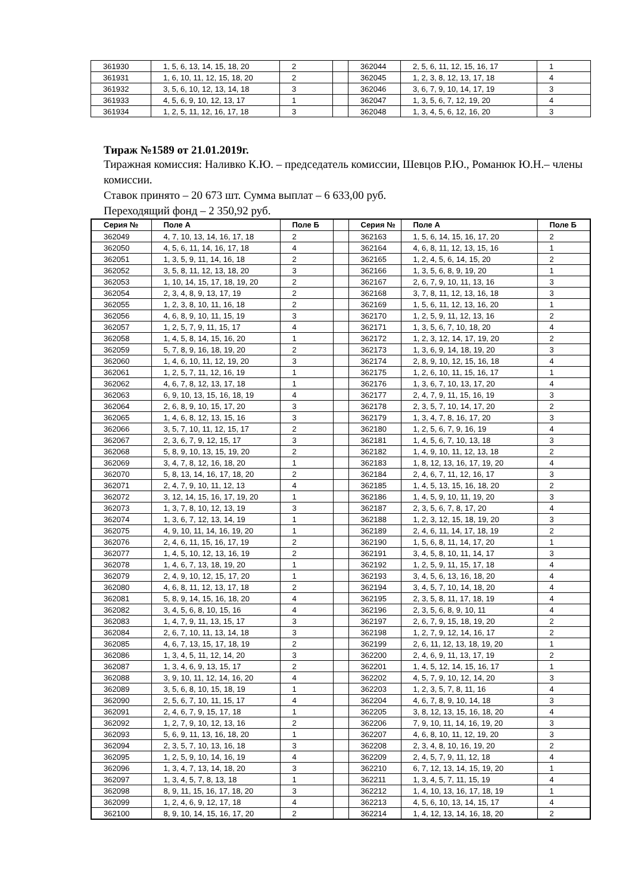| 361930 | 1, 5, 6, 13, 14, 15, 18, 20 | 2 | | 362044 | 2, 5, 6, 11, 12, 15, 16, 17 | 1 |
| 361931 | 1, 6, 10, 11, 12, 15, 18, 20 | 2 | | 362045 | 1, 2, 3, 8, 12, 13, 17, 18 | 4 |
| 361932 | 3, 5, 6, 10, 12, 13, 14, 18 | 3 | | 362046 | 3, 6, 7, 9, 10, 14, 17, 19 | 3 |
| 361933 | 4, 5, 6, 9, 10, 12, 13, 17 | 1 | | 362047 | 1, 3, 5, 6, 7, 12, 19, 20 | 4 |
| 361934 | 1, 2, 5, 11, 12, 16, 17, 18 | 3 | | 362048 | 1, 3, 4, 5, 6, 12, 16, 20 | 3 |
Тираж №1589 от 21.01.2019г.
Тиражная комиссия: Наливко К.Ю. – председатель комиссии, Шевцов Р.Ю., Романюк Ю.Н.– члены комиссии.
Ставок принято – 20 673 шт. Сумма выплат – 6 633,00 руб.
Переходящий фонд – 2 350,92 руб.
| Серия № | Поле А | Поле Б | | Серия № | Поле А | Поле Б |
| --- | --- | --- | --- | --- | --- | --- |
| 362049 | 4, 7, 10, 13, 14, 16, 17, 18 | 2 | | 362163 | 1, 5, 6, 14, 15, 16, 17, 20 | 2 |
| 362050 | 4, 5, 6, 11, 14, 16, 17, 18 | 4 | | 362164 | 4, 6, 8, 11, 12, 13, 15, 16 | 1 |
| 362051 | 1, 3, 5, 9, 11, 14, 16, 18 | 2 | | 362165 | 1, 2, 4, 5, 6, 14, 15, 20 | 2 |
| 362052 | 3, 5, 8, 11, 12, 13, 18, 20 | 3 | | 362166 | 1, 3, 5, 6, 8, 9, 19, 20 | 1 |
| 362053 | 1, 10, 14, 15, 17, 18, 19, 20 | 2 | | 362167 | 2, 6, 7, 9, 10, 11, 13, 16 | 3 |
| 362054 | 2, 3, 4, 8, 9, 13, 17, 19 | 2 | | 362168 | 3, 7, 8, 11, 12, 13, 16, 18 | 3 |
| 362055 | 1, 2, 3, 8, 10, 11, 16, 18 | 2 | | 362169 | 1, 5, 6, 11, 12, 13, 16, 20 | 1 |
| 362056 | 4, 6, 8, 9, 10, 11, 15, 19 | 3 | | 362170 | 1, 2, 5, 9, 11, 12, 13, 16 | 2 |
| 362057 | 1, 2, 5, 7, 9, 11, 15, 17 | 4 | | 362171 | 1, 3, 5, 6, 7, 10, 18, 20 | 4 |
| 362058 | 1, 4, 5, 8, 14, 15, 16, 20 | 1 | | 362172 | 1, 2, 3, 12, 14, 17, 19, 20 | 2 |
| 362059 | 5, 7, 8, 9, 16, 18, 19, 20 | 2 | | 362173 | 1, 3, 6, 9, 14, 18, 19, 20 | 3 |
| 362060 | 1, 4, 6, 10, 11, 12, 19, 20 | 3 | | 362174 | 2, 8, 9, 10, 12, 15, 16, 18 | 4 |
| 362061 | 1, 2, 5, 7, 11, 12, 16, 19 | 1 | | 362175 | 1, 2, 6, 10, 11, 15, 16, 17 | 1 |
| 362062 | 4, 6, 7, 8, 12, 13, 17, 18 | 1 | | 362176 | 1, 3, 6, 7, 10, 13, 17, 20 | 4 |
| 362063 | 6, 9, 10, 13, 15, 16, 18, 19 | 4 | | 362177 | 2, 4, 7, 9, 11, 15, 16, 19 | 3 |
| 362064 | 2, 6, 8, 9, 10, 15, 17, 20 | 3 | | 362178 | 2, 3, 5, 7, 10, 14, 17, 20 | 2 |
| 362065 | 1, 4, 6, 8, 12, 13, 15, 16 | 3 | | 362179 | 1, 3, 4, 7, 8, 16, 17, 20 | 3 |
| 362066 | 3, 5, 7, 10, 11, 12, 15, 17 | 2 | | 362180 | 1, 2, 5, 6, 7, 9, 16, 19 | 4 |
| 362067 | 2, 3, 6, 7, 9, 12, 15, 17 | 3 | | 362181 | 1, 4, 5, 6, 7, 10, 13, 18 | 3 |
| 362068 | 5, 8, 9, 10, 13, 15, 19, 20 | 2 | | 362182 | 1, 4, 9, 10, 11, 12, 13, 18 | 2 |
| 362069 | 3, 4, 7, 8, 12, 16, 18, 20 | 1 | | 362183 | 1, 8, 12, 13, 16, 17, 19, 20 | 4 |
| 362070 | 5, 8, 13, 14, 16, 17, 18, 20 | 2 | | 362184 | 2, 4, 6, 7, 11, 12, 16, 17 | 3 |
| 362071 | 2, 4, 7, 9, 10, 11, 12, 13 | 4 | | 362185 | 1, 4, 5, 13, 15, 16, 18, 20 | 2 |
| 362072 | 3, 12, 14, 15, 16, 17, 19, 20 | 1 | | 362186 | 1, 4, 5, 9, 10, 11, 19, 20 | 3 |
| 362073 | 1, 3, 7, 8, 10, 12, 13, 19 | 3 | | 362187 | 2, 3, 5, 6, 7, 8, 17, 20 | 4 |
| 362074 | 1, 3, 6, 7, 12, 13, 14, 19 | 1 | | 362188 | 1, 2, 3, 12, 15, 18, 19, 20 | 3 |
| 362075 | 4, 9, 10, 11, 14, 16, 19, 20 | 1 | | 362189 | 2, 4, 6, 11, 14, 17, 18, 19 | 2 |
| 362076 | 2, 4, 6, 11, 15, 16, 17, 19 | 2 | | 362190 | 1, 5, 6, 8, 11, 14, 17, 20 | 1 |
| 362077 | 1, 4, 5, 10, 12, 13, 16, 19 | 2 | | 362191 | 3, 4, 5, 8, 10, 11, 14, 17 | 3 |
| 362078 | 1, 4, 6, 7, 13, 18, 19, 20 | 1 | | 362192 | 1, 2, 5, 9, 11, 15, 17, 18 | 4 |
| 362079 | 2, 4, 9, 10, 12, 15, 17, 20 | 1 | | 362193 | 3, 4, 5, 6, 13, 16, 18, 20 | 4 |
| 362080 | 4, 6, 8, 11, 12, 13, 17, 18 | 2 | | 362194 | 3, 4, 5, 7, 10, 14, 18, 20 | 4 |
| 362081 | 5, 8, 9, 14, 15, 16, 18, 20 | 4 | | 362195 | 2, 3, 5, 8, 11, 17, 18, 19 | 4 |
| 362082 | 3, 4, 5, 6, 8, 10, 15, 16 | 4 | | 362196 | 2, 3, 5, 6, 8, 9, 10, 11 | 4 |
| 362083 | 1, 4, 7, 9, 11, 13, 15, 17 | 3 | | 362197 | 2, 6, 7, 9, 15, 18, 19, 20 | 2 |
| 362084 | 2, 6, 7, 10, 11, 13, 14, 18 | 3 | | 362198 | 1, 2, 7, 9, 12, 14, 16, 17 | 2 |
| 362085 | 4, 6, 7, 13, 15, 17, 18, 19 | 2 | | 362199 | 2, 6, 11, 12, 13, 18, 19, 20 | 1 |
| 362086 | 1, 3, 4, 5, 11, 12, 14, 20 | 3 | | 362200 | 2, 4, 6, 9, 11, 13, 17, 19 | 2 |
| 362087 | 1, 3, 4, 6, 9, 13, 15, 17 | 2 | | 362201 | 1, 4, 5, 12, 14, 15, 16, 17 | 1 |
| 362088 | 3, 9, 10, 11, 12, 14, 16, 20 | 4 | | 362202 | 4, 5, 7, 9, 10, 12, 14, 20 | 3 |
| 362089 | 3, 5, 6, 8, 10, 15, 18, 19 | 1 | | 362203 | 1, 2, 3, 5, 7, 8, 11, 16 | 4 |
| 362090 | 2, 5, 6, 7, 10, 11, 15, 17 | 4 | | 362204 | 4, 6, 7, 8, 9, 10, 14, 18 | 3 |
| 362091 | 2, 4, 6, 7, 9, 15, 17, 18 | 1 | | 362205 | 3, 8, 12, 13, 15, 16, 18, 20 | 4 |
| 362092 | 1, 2, 7, 9, 10, 12, 13, 16 | 2 | | 362206 | 7, 9, 10, 11, 14, 16, 19, 20 | 3 |
| 362093 | 5, 6, 9, 11, 13, 16, 18, 20 | 1 | | 362207 | 4, 6, 8, 10, 11, 12, 19, 20 | 3 |
| 362094 | 2, 3, 5, 7, 10, 13, 16, 18 | 3 | | 362208 | 2, 3, 4, 8, 10, 16, 19, 20 | 2 |
| 362095 | 1, 2, 5, 9, 10, 14, 16, 19 | 4 | | 362209 | 2, 4, 5, 7, 9, 11, 12, 18 | 4 |
| 362096 | 1, 3, 4, 7, 13, 14, 18, 20 | 3 | | 362210 | 6, 7, 12, 13, 14, 15, 19, 20 | 1 |
| 362097 | 1, 3, 4, 5, 7, 8, 13, 18 | 1 | | 362211 | 1, 3, 4, 5, 7, 11, 15, 19 | 4 |
| 362098 | 8, 9, 11, 15, 16, 17, 18, 20 | 3 | | 362212 | 1, 4, 10, 13, 16, 17, 18, 19 | 1 |
| 362099 | 1, 2, 4, 6, 9, 12, 17, 18 | 4 | | 362213 | 4, 5, 6, 10, 13, 14, 15, 17 | 4 |
| 362100 | 8, 9, 10, 14, 15, 16, 17, 20 | 2 | | 362214 | 1, 4, 12, 13, 14, 16, 18, 20 | 2 |